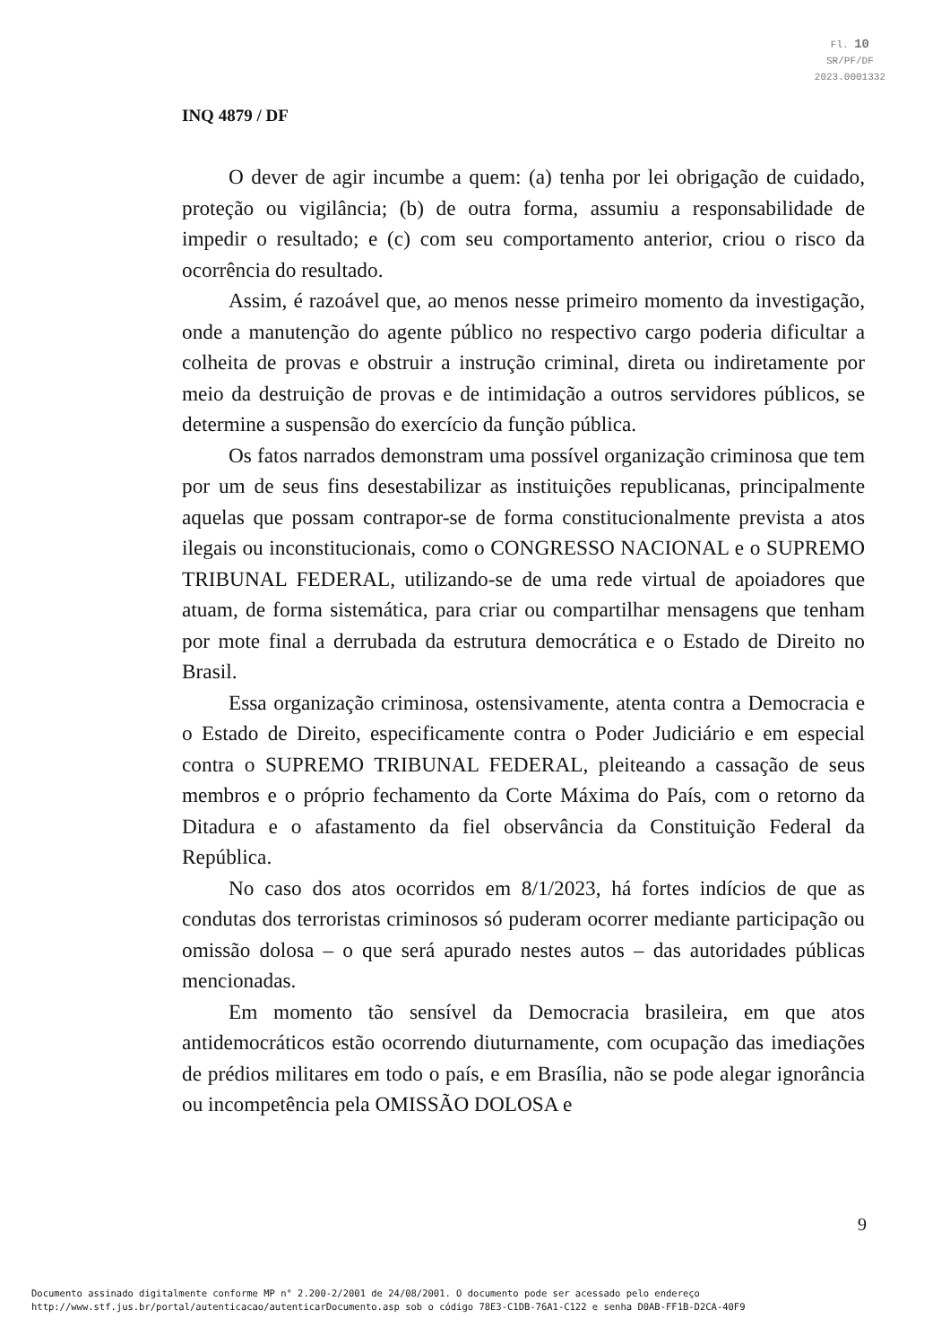Fl. 10
SR/PF/DF
2023.0001332
INQ 4879 / DF
O dever de agir incumbe a quem: (a) tenha por lei obrigação de cuidado, proteção ou vigilância; (b) de outra forma, assumiu a responsabilidade de impedir o resultado; e (c) com seu comportamento anterior, criou o risco da ocorrência do resultado.
Assim, é razoável que, ao menos nesse primeiro momento da investigação, onde a manutenção do agente público no respectivo cargo poderia dificultar a colheita de provas e obstruir a instrução criminal, direta ou indiretamente por meio da destruição de provas e de intimidação a outros servidores públicos, se determine a suspensão do exercício da função pública.
Os fatos narrados demonstram uma possível organização criminosa que tem por um de seus fins desestabilizar as instituições republicanas, principalmente aquelas que possam contrapor-se de forma constitucionalmente prevista a atos ilegais ou inconstitucionais, como o CONGRESSO NACIONAL e o SUPREMO TRIBUNAL FEDERAL, utilizando-se de uma rede virtual de apoiadores que atuam, de forma sistemática, para criar ou compartilhar mensagens que tenham por mote final a derrubada da estrutura democrática e o Estado de Direito no Brasil.
Essa organização criminosa, ostensivamente, atenta contra a Democracia e o Estado de Direito, especificamente contra o Poder Judiciário e em especial contra o SUPREMO TRIBUNAL FEDERAL, pleiteando a cassação de seus membros e o próprio fechamento da Corte Máxima do País, com o retorno da Ditadura e o afastamento da fiel observância da Constituição Federal da República.
No caso dos atos ocorridos em 8/1/2023, há fortes indícios de que as condutas dos terroristas criminosos só puderam ocorrer mediante participação ou omissão dolosa – o que será apurado nestes autos – das autoridades públicas mencionadas.
Em momento tão sensível da Democracia brasileira, em que atos antidemocráticos estão ocorrendo diuturnamente, com ocupação das imediações de prédios militares em todo o país, e em Brasília, não se pode alegar ignorância ou incompetência pela OMISSÃO DOLOSA e
9
Documento assinado digitalmente conforme MP n° 2.200-2/2001 de 24/08/2001. O documento pode ser acessado pelo endereço
http://www.stf.jus.br/portal/autenticacao/autenticarDocumento.asp sob o código 78E3-C1DB-76A1-C122 e senha D0AB-FF1B-D2CA-40F9